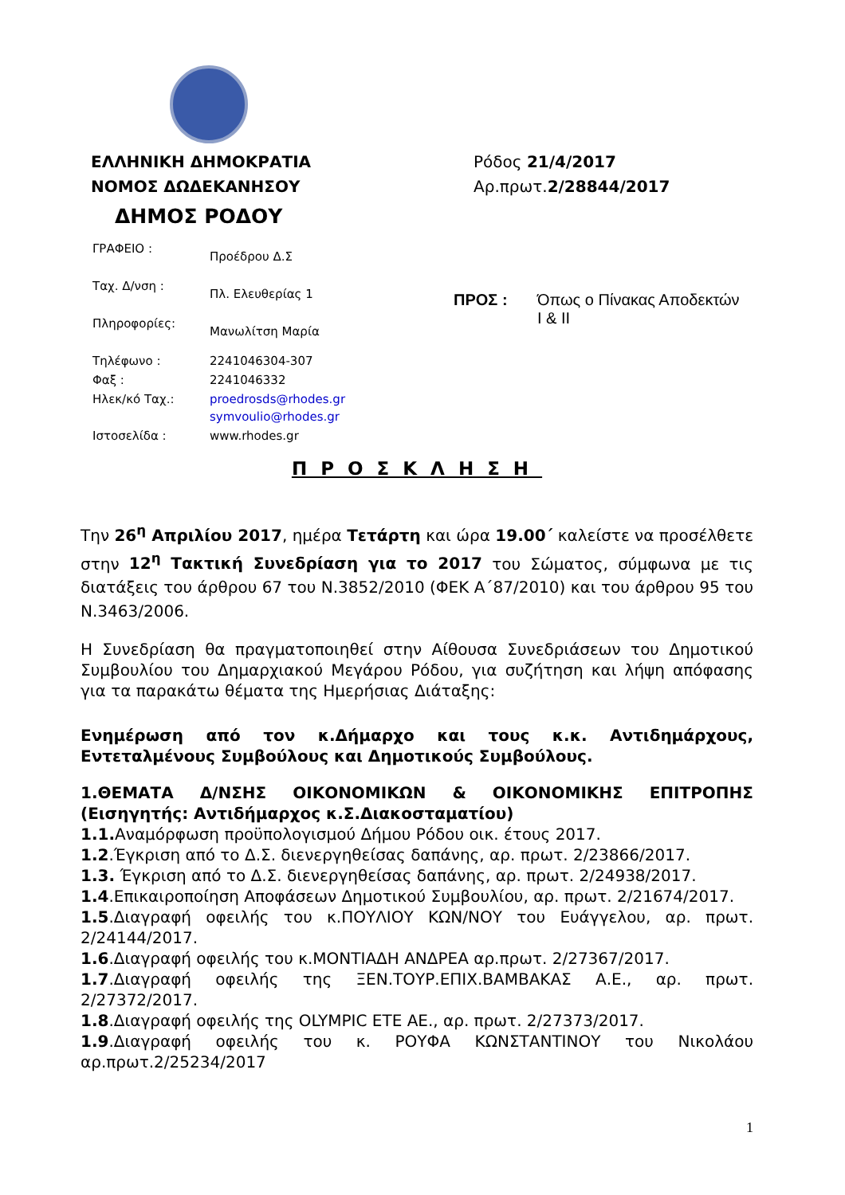ΕΛΛΗΝΙΚΗ ΔΗΜΟΚΡΑΤΙΑ
ΝΟΜΟΣ ΔΩΔΕΚΑΝΗΣΟΥ
ΔΗΜΟΣ ΡΟΔΟΥ
| ΓΡΑΦΕΙΟ : | Προέδρου Δ.Σ |
| Ταχ. Δ/νση : | Πλ. Ελευθερίας 1 |
| Πληροφορίες: | Μανωλίτση Μαρία |
| Τηλέφωνο : | 2241046304-307 |
| Φαξ : | 2241046332 |
| Ηλεκ/κό Ταχ.: | proedrosds@rhodes.gr symvoulio@rhodes.gr |
| Ιστοσελίδα : | www.rhodes.gr |
Ρόδος 21/4/2017
Αρ.πρωτ.2/28844/2017
ΠΡΟΣ : Όπως ο Πίνακας Αποδεκτών
Ι & ΙΙ
ΠΡΟΣΚΛΗΣΗ
Την 26<sup>η</sup> Απριλίου 2017, ημέρα Τετάρτη και ώρα 19.00΄ καλείστε να προσέλθετε στην 12<sup>η</sup> Τακτική Συνεδρίαση για το 2017 του Σώματος, σύμφωνα με τις διατάξεις του άρθρου 67 του Ν.3852/2010 (ΦΕΚ Α΄87/2010) και του άρθρου 95 του Ν.3463/2006.
Η Συνεδρίαση θα πραγματοποιηθεί στην Αίθουσα Συνεδριάσεων του Δημοτικού Συμβουλίου του Δημαρχιακού Μεγάρου Ρόδου, για συζήτηση και λήψη απόφασης για τα παρακάτω θέματα της Ημερήσιας Διάταξης:
Ενημέρωση από τον κ.Δήμαρχο και τους κ.κ. Αντιδημάρχους, Εντεταλμένους Συμβούλους και Δημοτικούς Συμβούλους.
1.ΘΕΜΑΤΑ Δ/ΝΣΗΣ ΟΙΚΟΝΟΜΙΚΩΝ & ΟΙΚΟΝΟΜΙΚΗΣ ΕΠΙΤΡΟΠΗΣ (Εισηγητής: Αντιδήμαρχος κ.Σ.Διακοσταματίου)
1.1. Αναμόρφωση προϋπολογισμού Δήμου Ρόδου οικ. έτους 2017.
1.2.Έγκριση από το Δ.Σ. διενεργηθείσας δαπάνης, αρ. πρωτ. 2/23866/2017.
1.3. Έγκριση από το Δ.Σ. διενεργηθείσας δαπάνης, αρ. πρωτ. 2/24938/2017.
1.4.Επικαιροποίηση Αποφάσεων Δημοτικού Συμβουλίου, αρ. πρωτ. 2/21674/2017.
1.5.Διαγραφή οφειλής του κ.ΠΟΥΛΙΟΥ ΚΩΝ/ΝΟΥ του Ευάγγελου, αρ. πρωτ. 2/24144/2017.
1.6.Διαγραφή οφειλής του κ.ΜΟΝΤΙΑΔΗ ΑΝΔΡΕΑ αρ.πρωτ. 2/27367/2017.
1.7.Διαγραφή οφειλής της ΞΕΝ.ΤΟΥΡ.ΕΠΙΧ.ΒΑΜΒΑΚΑΣ Α.Ε., αρ. πρωτ. 2/27372/2017.
1.8.Διαγραφή οφειλής της OLYMPIC ΕΤΕ ΑΕ., αρ. πρωτ. 2/27373/2017.
1.9.Διαγραφή οφειλής του κ. ΡΟΥΦΑ ΚΩΝΣΤΑΝΤΙΝΟΥ του Νικολάου αρ.πρωτ.2/25234/2017
1